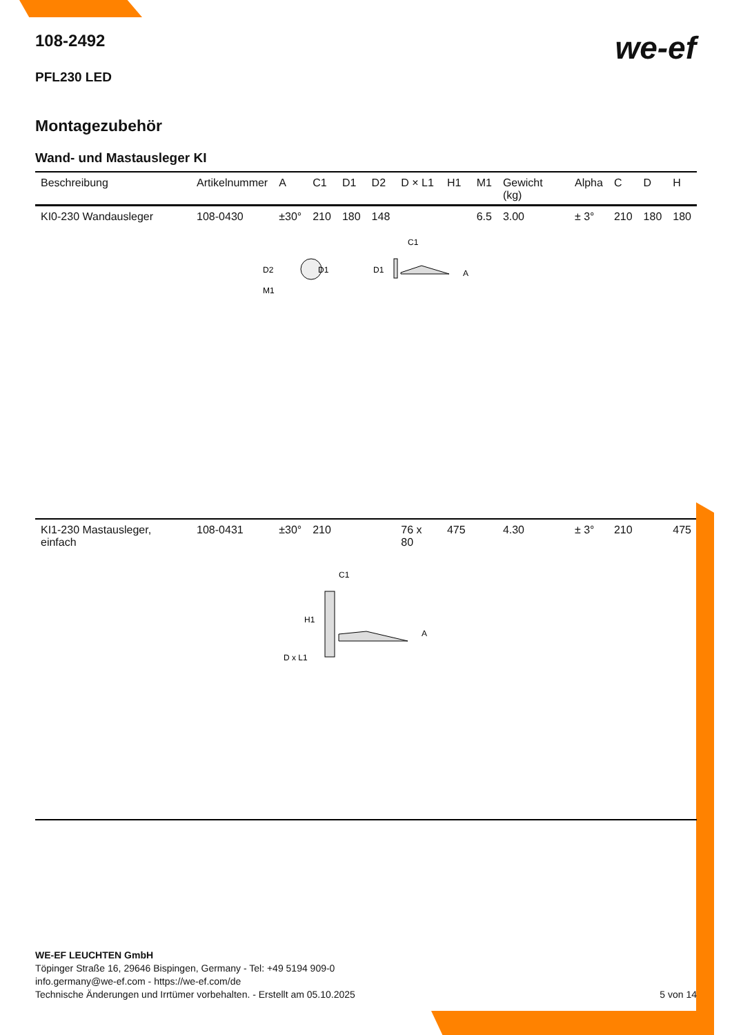we-ef
108-2492
PFL230 LED
Montagezubehör
Wand- und Mastausleger KI
| Beschreibung | Artikelnummer | A | C1 | D1 | D2 | D × L1 | H1 | M1 | Gewicht (kg) | Alpha | C | D | H |
| --- | --- | --- | --- | --- | --- | --- | --- | --- | --- | --- | --- | --- | --- |
| KI0-230 Wandausleger | 108-0430 | ±30° | 210 | 180 | 148 | | | 6.5 | 3.00 | ± 3° | 210 | 180 | 180 |
| D2 D1 M1 D1 C1 A | | | | | | | | | | | | | |
| KI1-230 Mastausleger, einfach | 108-0431 | ±30° | 210 | | | 76 x 80 | 475 | | 4.30 | ± 3° | 210 | | 475 |
| C1 H1 A D x L1 | | | | | | | | | | | | | |
WE-EF LEUCHTEN GmbH
Töpinger Straße 16, 29646 Bispingen, Germany - Tel: +49 5194 909-0
info.germany@we-ef.com - https://we-ef.com/de
Technische Änderungen und Irrtümer vorbehalten. - Erstellt am 05.10.2025
5 von 14